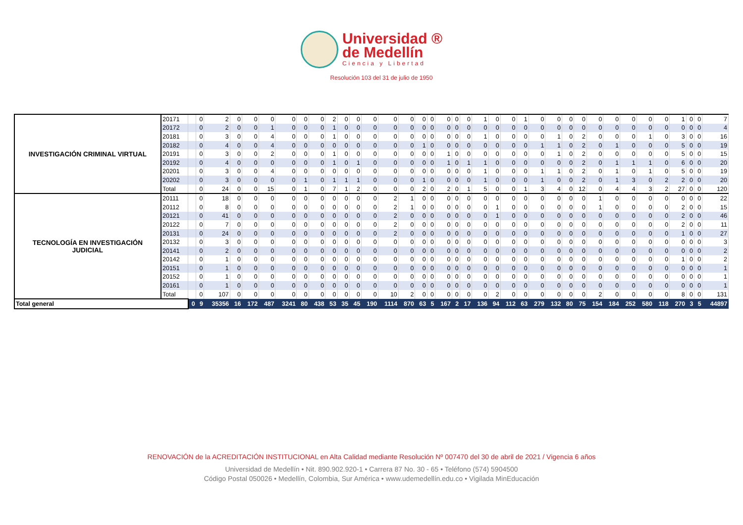Universidad ®
de Medellín
Ciencia y Libertad
Resolución 103 del 31 de julio de 1950
| INVESTIGACIÓN CRIMINAL VIRTUAL | 20171 | | 0 | 2 | 0 | 0 | 0 | 0 | 0 | 0 | 2 | 0 | 0 | 0 | 0 | 0 | 0 | 0 | 0 | 0 | 0 | 1 | 0 | 0 | 1 | 0 | 0 | 0 | 0 | 0 | 0 | 0 | 0 | 0 | 1 | 0 | 0 | 7 |
| | 20172 | | 0 | 2 | 0 | 0 | 1 | 0 | 0 | 0 | 1 | 0 | 0 | 0 | 0 | 0 | 0 | 0 | 0 | 0 | 0 | 0 | 0 | 0 | 0 | 0 | 0 | 0 | 0 | 0 | 0 | 0 | 0 | 0 | 0 | 0 | 0 | 4 |
| | 20181 | | 0 | 3 | 0 | 0 | 4 | 0 | 0 | 0 | 1 | 0 | 0 | 0 | 0 | 0 | 0 | 0 | 0 | 0 | 0 | 1 | 0 | 0 | 0 | 0 | 1 | 0 | 2 | 0 | 0 | 0 | 1 | 0 | 3 | 0 | 0 | 16 |
| | 20182 | | 0 | 4 | 0 | 0 | 4 | 0 | 0 | 0 | 0 | 0 | 0 | 0 | 0 | 0 | 1 | 0 | 0 | 0 | 0 | 0 | 0 | 0 | 0 | 1 | 1 | 0 | 2 | 0 | 1 | 0 | 0 | 0 | 5 | 0 | 0 | 19 |
| | 20191 | | 0 | 3 | 0 | 0 | 2 | 0 | 0 | 0 | 1 | 0 | 0 | 0 | 0 | 0 | 0 | 0 | 1 | 0 | 0 | 0 | 0 | 0 | 0 | 0 | 1 | 0 | 2 | 0 | 0 | 0 | 0 | 0 | 5 | 0 | 0 | 15 |
| | 20192 | | 0 | 4 | 0 | 0 | 0 | 0 | 0 | 0 | 1 | 0 | 1 | 0 | 0 | 0 | 0 | 0 | 1 | 0 | 1 | 1 | 0 | 0 | 0 | 0 | 0 | 0 | 2 | 0 | 1 | 1 | 1 | 0 | 6 | 0 | 0 | 20 |
| | 20201 | | 0 | 3 | 0 | 0 | 4 | 0 | 0 | 0 | 0 | 0 | 0 | 0 | 0 | 0 | 0 | 0 | 0 | 0 | 0 | 1 | 0 | 0 | 0 | 1 | 1 | 0 | 2 | 0 | 1 | 0 | 1 | 0 | 5 | 0 | 0 | 19 |
| | 20202 | | 0 | 3 | 0 | 0 | 0 | 0 | 1 | 0 | 1 | 1 | 1 | 0 | 0 | 0 | 1 | 0 | 0 | 0 | 0 | 1 | 0 | 0 | 0 | 1 | 0 | 0 | 2 | 0 | 1 | 3 | 0 | 2 | 2 | 0 | 0 | 20 |
| | Total | | 0 | 24 | 0 | 0 | 15 | 0 | 1 | 0 | 7 | 1 | 2 | 0 | 0 | 0 | 2 | 0 | 2 | 0 | 1 | 5 | 0 | 0 | 1 | 3 | 4 | 0 | 12 | 0 | 4 | 4 | 3 | 2 | 27 | 0 | 0 | 120 |
| TECNOLOGÍA EN INVESTIGACIÓN JUDICIAL | 20111 | | 0 | 18 | 0 | 0 | 0 | 0 | 0 | 0 | 0 | 0 | 0 | 0 | 2 | 1 | 0 | 0 | 0 | 0 | 0 | 0 | 0 | 0 | 0 | 0 | 0 | 0 | 0 | 1 | 0 | 0 | 0 | 0 | 0 | 0 | 0 | 22 |
| | 20112 | | 0 | 8 | 0 | 0 | 0 | 0 | 0 | 0 | 0 | 0 | 0 | 0 | 2 | 1 | 0 | 0 | 0 | 0 | 0 | 0 | 1 | 0 | 0 | 0 | 0 | 0 | 0 | 1 | 0 | 0 | 0 | 0 | 2 | 0 | 0 | 15 |
| | 20121 | | 0 | 41 | 0 | 0 | 0 | 0 | 0 | 0 | 0 | 0 | 0 | 0 | 2 | 0 | 0 | 0 | 0 | 0 | 0 | 0 | 1 | 0 | 0 | 0 | 0 | 0 | 0 | 0 | 0 | 0 | 0 | 0 | 2 | 0 | 0 | 46 |
| | 20122 | | 0 | 7 | 0 | 0 | 0 | 0 | 0 | 0 | 0 | 0 | 0 | 0 | 2 | 0 | 0 | 0 | 0 | 0 | 0 | 0 | 0 | 0 | 0 | 0 | 0 | 0 | 0 | 0 | 0 | 0 | 0 | 0 | 2 | 0 | 0 | 11 |
| | 20131 | | 0 | 24 | 0 | 0 | 0 | 0 | 0 | 0 | 0 | 0 | 0 | 0 | 2 | 0 | 0 | 0 | 0 | 0 | 0 | 0 | 0 | 0 | 0 | 0 | 0 | 0 | 0 | 0 | 0 | 0 | 0 | 0 | 1 | 0 | 0 | 27 |
| | 20132 | | 0 | 3 | 0 | 0 | 0 | 0 | 0 | 0 | 0 | 0 | 0 | 0 | 0 | 0 | 0 | 0 | 0 | 0 | 0 | 0 | 0 | 0 | 0 | 0 | 0 | 0 | 0 | 0 | 0 | 0 | 0 | 0 | 0 | 0 | 0 | 3 |
| | 20141 | | 0 | 2 | 0 | 0 | 0 | 0 | 0 | 0 | 0 | 0 | 0 | 0 | 0 | 0 | 0 | 0 | 0 | 0 | 0 | 0 | 0 | 0 | 0 | 0 | 0 | 0 | 0 | 0 | 0 | 0 | 0 | 0 | 0 | 0 | 0 | 2 |
| | 20142 | | 0 | 1 | 0 | 0 | 0 | 0 | 0 | 0 | 0 | 0 | 0 | 0 | 0 | 0 | 0 | 0 | 0 | 0 | 0 | 0 | 0 | 0 | 0 | 0 | 0 | 0 | 0 | 0 | 0 | 0 | 0 | 0 | 1 | 0 | 0 | 2 |
| | 20151 | | 0 | 1 | 0 | 0 | 0 | 0 | 0 | 0 | 0 | 0 | 0 | 0 | 0 | 0 | 0 | 0 | 0 | 0 | 0 | 0 | 0 | 0 | 0 | 0 | 0 | 0 | 0 | 0 | 0 | 0 | 0 | 0 | 0 | 0 | 0 | 1 |
| | 20152 | | 0 | 1 | 0 | 0 | 0 | 0 | 0 | 0 | 0 | 0 | 0 | 0 | 0 | 0 | 0 | 0 | 0 | 0 | 0 | 0 | 0 | 0 | 0 | 0 | 0 | 0 | 0 | 0 | 0 | 0 | 0 | 0 | 0 | 0 | 0 | 1 |
| | 20161 | | 0 | 1 | 0 | 0 | 0 | 0 | 0 | 0 | 0 | 0 | 0 | 0 | 0 | 0 | 0 | 0 | 0 | 0 | 0 | 0 | 0 | 0 | 0 | 0 | 0 | 0 | 0 | 0 | 0 | 0 | 0 | 0 | 0 | 0 | 0 | 1 |
| | Total | | 0 | 107 | 0 | 0 | 0 | 0 | 0 | 0 | 0 | 0 | 0 | 0 | 10 | 2 | 0 | 0 | 0 | 0 | 0 | 0 | 2 | 0 | 0 | 0 | 0 | 0 | 0 | 2 | 0 | 0 | 0 | 0 | 8 | 0 | 0 | 131 |
| Total general | | 0 | 9 | 35356 | 16 | 172 | 487 | 3241 | 80 | 438 | 53 | 35 | 45 | 190 | 1114 | 870 | 63 | 5 | 167 | 2 | 17 | 136 | 94 | 112 | 63 | 279 | 132 | 80 | 75 | 154 | 184 | 252 | 580 | 118 | 270 | 3 | 5 | 44897 |
RENOVACIÓN de la ACREDITACIÓN INSTITUCIONAL en Alta Calidad mediante Resolución Nº 007470 del 30 de abril de 2021 / Vigencia 6 años
Universidad de Medellín • Nit. 890.902.920-1 • Carrera 87 No. 30 - 65 • Teléfono (574) 5904500
Código Postal 050026 • Medellín, Colombia, Sur América • www.udemedellín.edu.co • Vigilada MinEducación